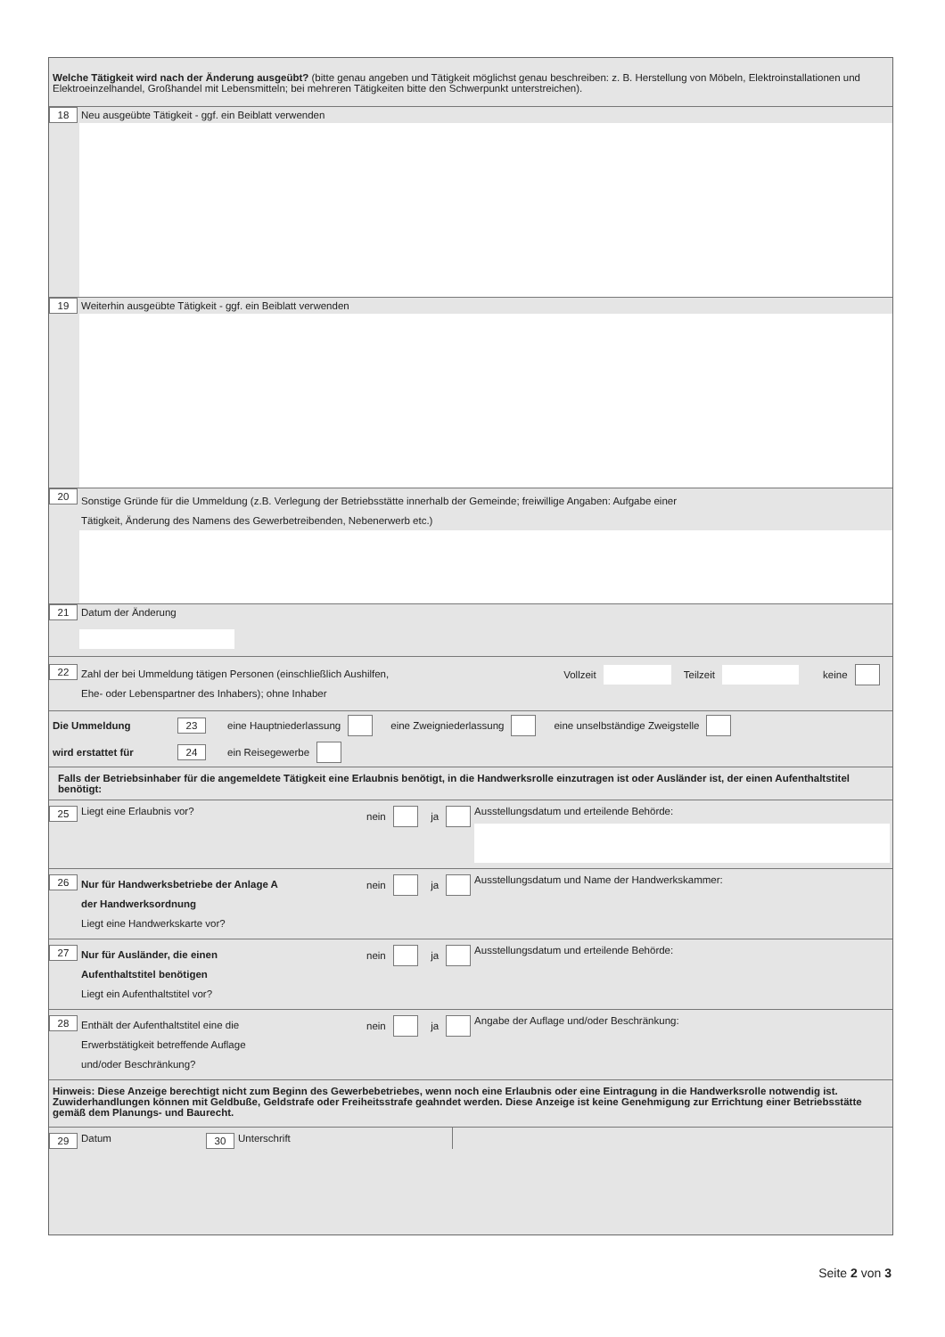Welche Tätigkeit wird nach der Änderung ausgeübt? (bitte genau angeben und Tätigkeit möglichst genau beschreiben: z. B. Herstellung von Möbeln, Elektroinstallationen und Elektroeinzelhandel, Großhandel mit Lebensmitteln; bei mehreren Tätigkeiten bitte den Schwerpunkt unterstreichen).
18 Neu ausgeübte Tätigkeit - ggf. ein Beiblatt verwenden
19 Weiterhin ausgeübte Tätigkeit - ggf. ein Beiblatt verwenden
20 Sonstige Gründe für die Ummeldung (z.B. Verlegung der Betriebsstätte innerhalb der Gemeinde; freiwillige Angaben: Aufgabe einer
Tätigkeit, Änderung des Namens des Gewerbetreibenden, Nebenerwerb etc.)
21 Datum der Änderung
22 Zahl der bei Ummeldung tätigen Personen (einschließlich Aushilfen,
Ehe- oder Lebenspartner des Inhabers); ohne Inhaber Vollzeit Teilzeit keine
Die Ummeldung 23 eine Hauptniederlassung eine Zweigniederlassung eine unselbständige Zweigstelle
wird erstattet für 24 ein Reisegewerbe
Falls der Betriebsinhaber für die angemeldete Tätigkeit eine Erlaubnis benötigt, in die Handwerksrolle einzutragen ist oder Ausländer ist, der einen Aufenthaltstitel benötigt:
25 Liegt eine Erlaubnis vor? nein ja Ausstellungsdatum und erteilende Behörde:
26 Nur für Handwerksbetriebe der Anlage A
der Handwerksordnung
Liegt eine Handwerkskarte vor? nein ja Ausstellungsdatum und Name der Handwerkskammer:
27 Nur für Ausländer, die einen
Aufenthaltstitel benötigen
Liegt ein Aufenthaltstitel vor? nein ja Ausstellungsdatum und erteilende Behörde:
28 Enthält der Aufenthaltstitel eine die
Erwerbstätigkeit betreffende Auflage
und/oder Beschränkung? nein ja Angabe der Auflage und/oder Beschränkung:
Hinweis: Diese Anzeige berechtigt nicht zum Beginn des Gewerbebetriebes, wenn noch eine Erlaubnis oder eine Eintragung in die Handwerksrolle notwendig ist. Zuwiderhandlungen können mit Geldbuße, Geldstrafe oder Freiheitsstrafe geahndet werden. Diese Anzeige ist keine Genehmigung zur Errichtung einer Betriebsstätte gemäß dem Planungs- und Baurecht.
29 Datum 30 Unterschrift
Seite 2 von 3